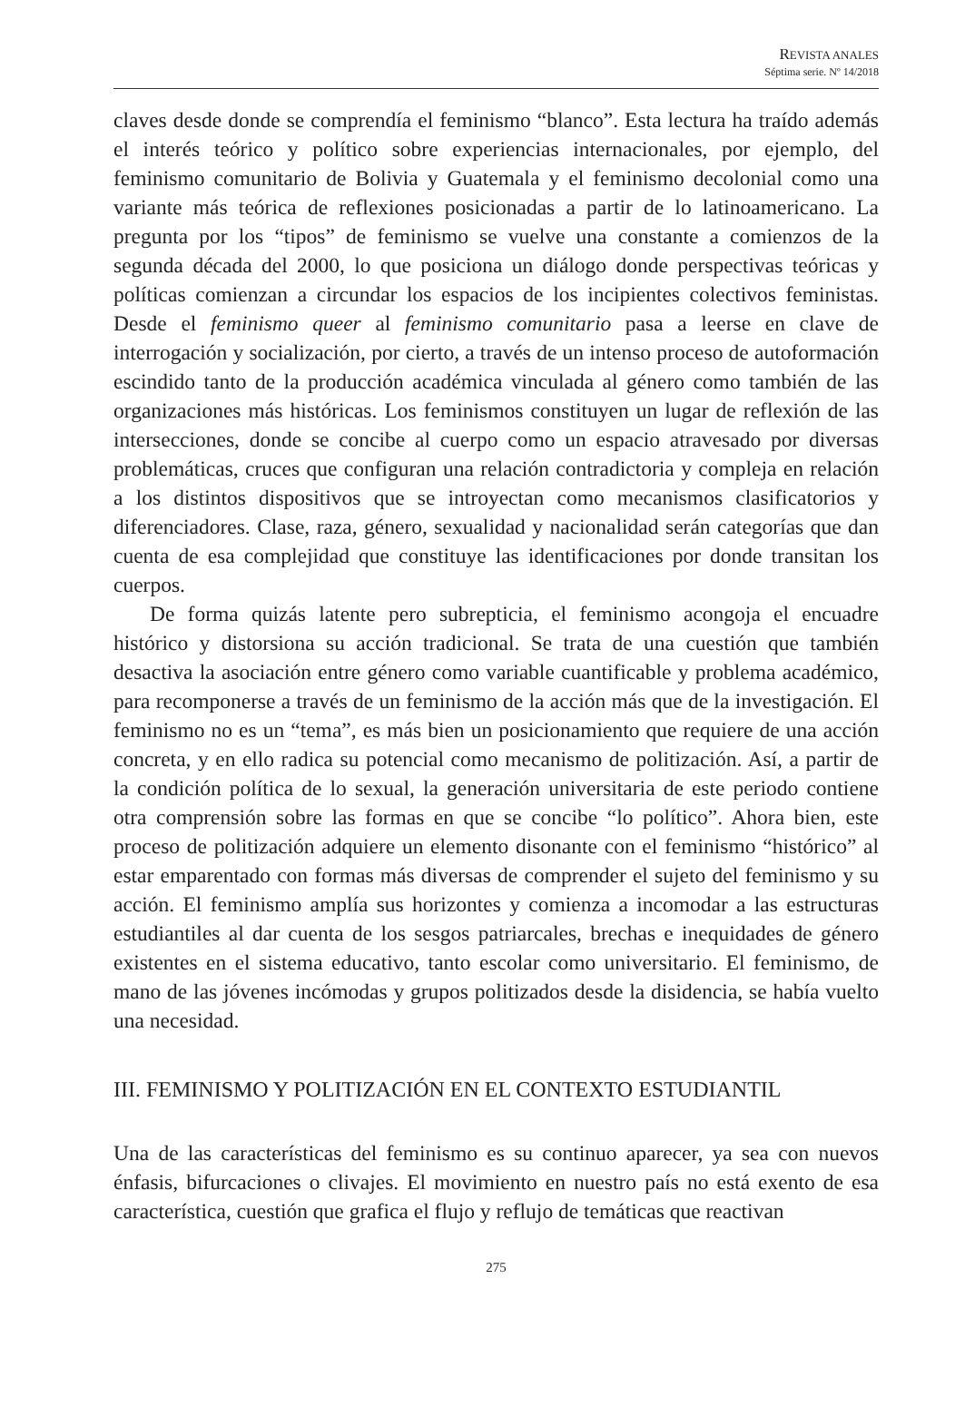REVISTA ANALES
Séptima serie. Nº 14/2018
claves desde donde se comprendía el feminismo “blanco”. Esta lectura ha traído además el interés teórico y político sobre experiencias internacionales, por ejemplo, del feminismo comunitario de Bolivia y Guatemala y el feminismo decolonial como una variante más teórica de reflexiones posicionadas a partir de lo latinoamericano. La pregunta por los “tipos” de feminismo se vuelve una constante a comienzos de la segunda década del 2000, lo que posiciona un diálogo donde perspectivas teóricas y políticas comienzan a circundar los espacios de los incipientes colectivos feministas. Desde el feminismo queer al feminismo comunitario pasa a leerse en clave de interrogación y socialización, por cierto, a través de un intenso proceso de autoformación escindido tanto de la producción académica vinculada al género como también de las organizaciones más históricas. Los feminismos constituyen un lugar de reflexión de las intersecciones, donde se concibe al cuerpo como un espacio atravesado por diversas problemáticas, cruces que configuran una relación contradictoria y compleja en relación a los distintos dispositivos que se introyectan como mecanismos clasificatorios y diferenciadores. Clase, raza, género, sexualidad y nacionalidad serán categorías que dan cuenta de esa complejidad que constituye las identificaciones por donde transitan los cuerpos.
De forma quizás latente pero subrepticia, el feminismo acongoja el encuadre histórico y distorsiona su acción tradicional. Se trata de una cuestión que también desactiva la asociación entre género como variable cuantificable y problema académico, para recomponerse a través de un feminismo de la acción más que de la investigación. El feminismo no es un “tema”, es más bien un posicionamiento que requiere de una acción concreta, y en ello radica su potencial como mecanismo de politización. Así, a partir de la condición política de lo sexual, la generación universitaria de este periodo contiene otra comprensión sobre las formas en que se concibe “lo político”. Ahora bien, este proceso de politización adquiere un elemento disonante con el feminismo “histórico” al estar emparentado con formas más diversas de comprender el sujeto del feminismo y su acción. El feminismo amplía sus horizontes y comienza a incomodar a las estructuras estudiantiles al dar cuenta de los sesgos patriarcales, brechas e inequidades de género existentes en el sistema educativo, tanto escolar como universitario. El feminismo, de mano de las jóvenes incómodas y grupos politizados desde la disidencia, se había vuelto una necesidad.
III. FEMINISMO Y POLITIZACIÓN EN EL CONTEXTO ESTUDIANTIL
Una de las características del feminismo es su continuo aparecer, ya sea con nuevos énfasis, bifurcaciones o clivajes. El movimiento en nuestro país no está exento de esa característica, cuestión que grafica el flujo y reflujo de temáticas que reactivan
275